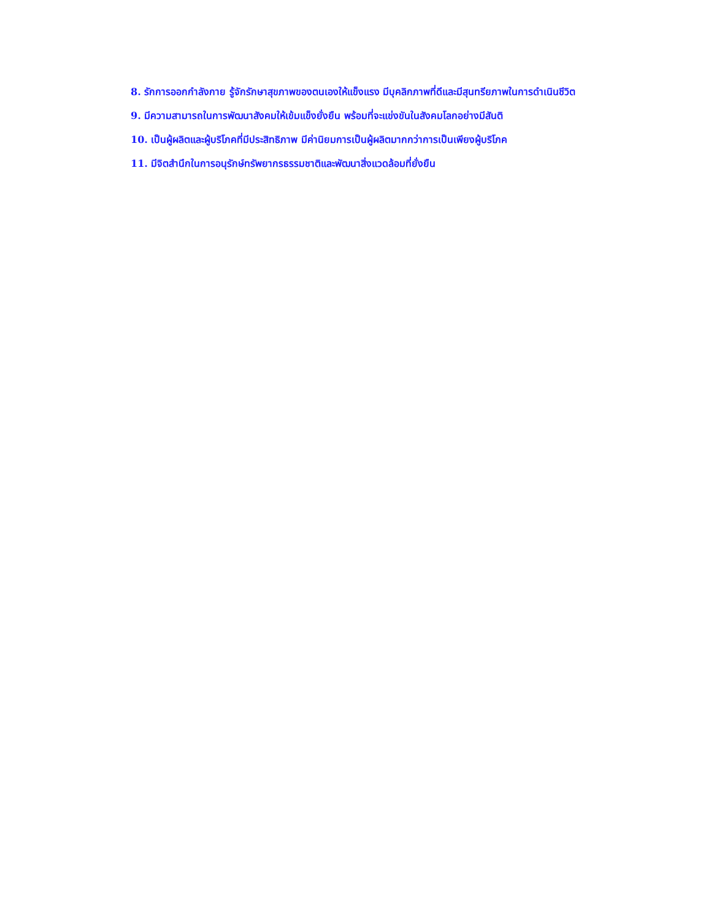8. รักการออกกำลังกาย รู้จักรักษาสุขภาพของตนเองให้แข็งแรง มีบุคลิกภาพที่ดีและมีสุนทรียภาพในการดำเนินชีวิต
9. มีความสามารถในการพัฒนาสังคมให้เข้มแข็งยั่งยืน พร้อมที่จะแข่งขันในสังคมโลกอย่างมีสันติ
10. เป็นผู้ผลิตและผู้บริโภคที่มีประสิทธิภาพ มีค่านิยมการเป็นผู้ผลิตมากกว่าการเป็นเพียงผู้บริโภค
11. มีจิตสำนึกในการอนุรักษ์ทรัพยากรธรรมชาติและพัฒนาสิ่งแวดล้อมที่ยั่งยืน